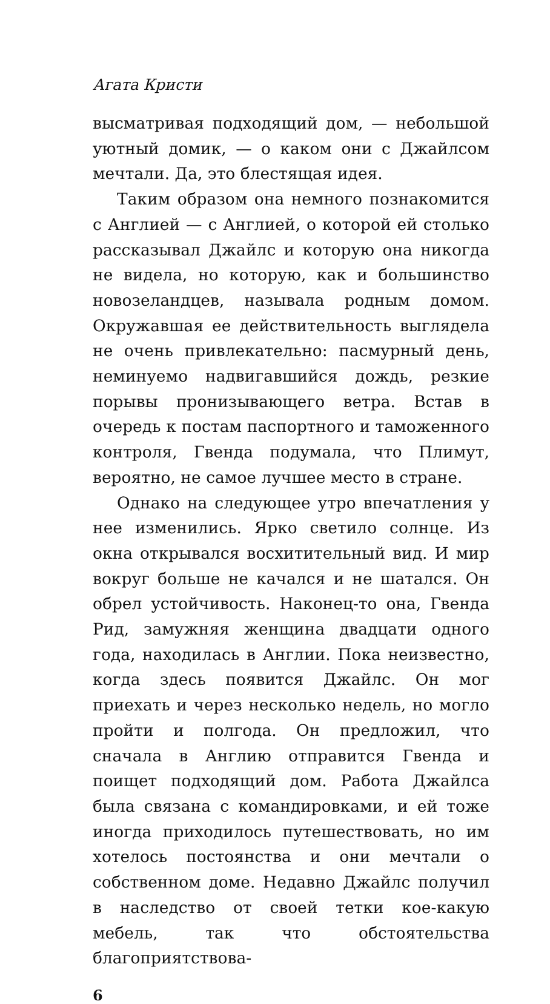Агата Кристи
высматривая подходящий дом, — небольшой уютный домик, — о каком они с Джайлсом мечтали. Да, это блестящая идея.
Таким образом она немного познакомится с Англией — с Англией, о которой ей столько рассказывал Джайлс и которую она никогда не видела, но которую, как и большинство новозеландцев, называла родным домом. Окружавшая ее действительность выглядела не очень привлекательно: пасмурный день, неминуемо надвигавшийся дождь, резкие порывы пронизывающего ветра. Встав в очередь к постам паспортного и таможенного контроля, Гвенда подумала, что Плимут, вероятно, не самое лучшее место в стране.
Однако на следующее утро впечатления у нее изменились. Ярко светило солнце. Из окна открывался восхитительный вид. И мир вокруг больше не качался и не шатался. Он обрел устойчивость. Наконец-то она, Гвенда Рид, замужняя женщина двадцати одного года, находилась в Англии. Пока неизвестно, когда здесь появится Джайлс. Он мог приехать и через несколько недель, но могло пройти и полгода. Он предложил, что сначала в Англию отправится Гвенда и поищет подходящий дом. Работа Джайлса была связана с командировками, и ей тоже иногда приходилось путешествовать, но им хотелось постоянства и они мечтали о собственном доме. Недавно Джайлс получил в наследство от своей тетки кое-какую мебель, так что обстоятельства благоприятствова-
6